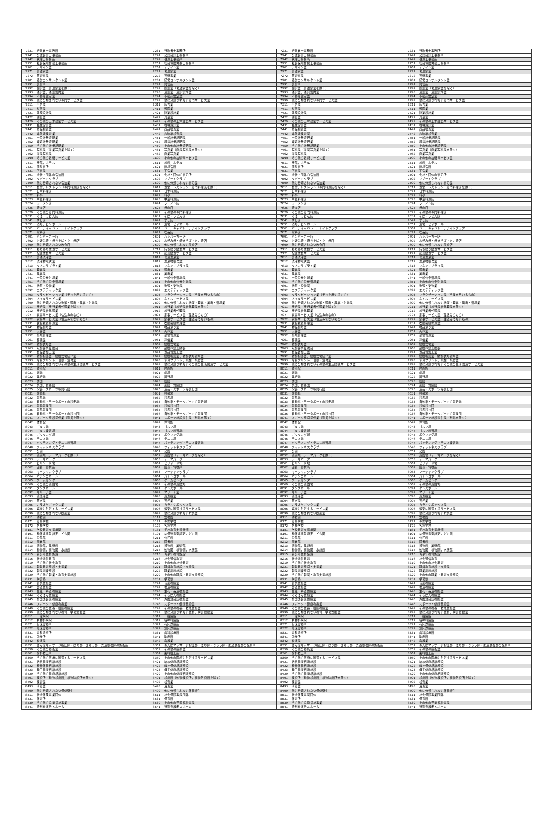| 7231 | 行政書士事務所 | 7231 | 行政書士事務所 | 7231 | 行政書士事務所 | 7231 | 行政書士事務所 |
| 7241 | 公認会計士事務所 | 7241 | 公認会計士事務所 | 7241 | 公認会計士事務所 | 7241 | 公認会計士事務所 |
| 7242 | 税理士事務所 | 7242 | 税理士事務所 | 7242 | 税理士事務所 | 7242 | 税理士事務所 |
| 7251 | 社会保険労務士事務所 | 7251 | 社会保険労務士事務所 | 7251 | 社会保険労務士事務所 | 7251 | 社会保険労務士事務所 |
| 7261 | デザイン業 | 7261 | デザイン業 | 7261 | デザイン業 | 7261 | デザイン業 |
| 7271 | 著述家業 | 7271 | 著述家業 | 7271 | 著述家業 | 7271 | 著述家業 |
| 7272 | 芸術家業 | 7272 | 芸術家業 | 7272 | 芸術家業 | 7272 | 芸術家業 |
| 7281 | 経営コンサルタント業 | 7281 | 経営コンサルタント業 | 7281 | 経営コンサルタント業 | 7281 | 経営コンサルタント業 |
| 7291 | 興信所 | 7291 | 興信所 | 7291 | 興信所 | 7291 | 興信所 |
| 7292 | 翻訳業（著述家業を除く） | 7292 | 翻訳業（著述家業を除く） | 7292 | 翻訳業（著述家業を除く） | 7292 | 翻訳業（著述家業を除く） |
| 7293 | 通訳業，通訳案内業 | 7293 | 通訳業，通訳案内業 | 7293 | 通訳業，通訳案内業 | 7293 | 通訳業，通訳案内業 |
| 7294 | 不動産鑑定業 | 7294 | 不動産鑑定業 | 7294 | 不動産鑑定業 | 7294 | 不動産鑑定業 |
| 7299 | 他に分類されない専門サービス業 | 7299 | 他に分類されない専門サービス業 | 7299 | 他に分類されない専門サービス業 | 7299 | 他に分類されない専門サービス業 |
| 7311 | 広告業 | 7311 | 広告業 | 7311 | 広告業 | 7311 | 広告業 |
| 7411 | 獣医業 | 7411 | 獣医業 | 7411 | 獣医業 | 7411 | 獣医業 |
| 7421 | 建築設計業 | 7421 | 建築設計業 | 7421 | 建築設計業 | 7421 | 建築設計業 |
| 7422 | 測量業 | 7422 | 測量業 | 7422 | 測量業 | 7422 | 測量業 |
| 7429 | その他の土木建築サービス業 | 7429 | その他の土木建築サービス業 | 7429 | その他の土木建築サービス業 | 7429 | その他の土木建築サービス業 |
| 7431 | 機械設計業 | 7431 | 機械設計業 | 7431 | 機械設計業 | 7431 | 機械設計業 |
| 7441 | 商品検査業 | 7441 | 商品検査業 | 7441 | 商品検査業 | 7441 | 商品検査業 |
| 7442 | 非破壊検査業 | 7442 | 非破壊検査業 | 7442 | 非破壊検査業 | 7442 | 非破壊検査業 |
| 7451 | 一般計量証明業 | 7451 | 一般計量証明業 | 7451 | 一般計量証明業 | 7451 | 一般計量証明業 |
| 7452 | 環境計量証明業 | 7452 | 環境計量証明業 | 7452 | 環境計量証明業 | 7452 | 環境計量証明業 |
| 7459 | その他の計量証明業 | 7459 | その他の計量証明業 | 7459 | その他の計量証明業 | 7459 | その他の計量証明業 |
| 7461 | 写真業（商業写真業を除く） | 7461 | 写真業（商業写真業を除く） | 7461 | 写真業（商業写真業を除く） | 7461 | 写真業（商業写真業を除く） |
| 7462 | 商業写真業 | 7462 | 商業写真業 | 7462 | 商業写真業 | 7462 | 商業写真業 |
| 7499 | その他の技術サービス業 | 7499 | その他の技術サービス業 | 7499 | その他の技術サービス業 | 7499 | その他の技術サービス業 |
| 7511 | 旅館，ホテル | 7511 | 旅館，ホテル | 7511 | 旅館，ホテル | 7511 | 旅館，ホテル |
| 7521 | 簡易宿所 | 7521 | 簡易宿所 | 7521 | 簡易宿所 | 7521 | 簡易宿所 |
| 7531 | 下宿業 | 7531 | 下宿業 | 7531 | 下宿業 | 7531 | 下宿業 |
| 7591 | 会社・団体の宿泊所 | 7591 | 会社・団体の宿泊所 | 7591 | 会社・団体の宿泊所 | 7591 | 会社・団体の宿泊所 |
| 7592 | リゾートクラブ | 7592 | リゾートクラブ | 7592 | リゾートクラブ | 7592 | リゾートクラブ |
| 7599 | 他に分類されない宿泊業 | 7599 | 他に分類されない宿泊業 | 7599 | 他に分類されない宿泊業 | 7599 | 他に分類されない宿泊業 |
| 7611 | 食堂，レストラン（専門料理店を除く） | 7611 | 食堂，レストラン（専門料理店を除く） | 7611 | 食堂，レストラン（専門料理店を除く） | 7611 | 食堂，レストラン（専門料理店を除く） |
| 7621 | 日本料理店 | 7621 | 日本料理店 | 7621 | 日本料理店 | 7621 | 日本料理店 |
| 7622 | 料亭 | 7622 | 料亭 | 7622 | 料亭 | 7622 | 料亭 |
| 7623 | 中華料理店 | 7623 | 中華料理店 | 7623 | 中華料理店 | 7623 | 中華料理店 |
| 7624 | ラーメン店 | 7624 | ラーメン店 | 7624 | ラーメン店 | 7624 | ラーメン店 |
| 7625 | 焼肉店 | 7625 | 焼肉店 | 7625 | 焼肉店 | 7625 | 焼肉店 |
| 7629 | その他の専門料理店 | 7629 | その他の専門料理店 | 7629 | その他の専門料理店 | 7629 | その他の専門料理店 |
| 7631 | そば・うどん店 | 7631 | そば・うどん店 | 7631 | そば・うどん店 | 7631 | そば・うどん店 |
| 7641 | すし店 | 7641 | すし店 | 7641 | すし店 | 7641 | すし店 |
| 7651 | 酒場，ビヤホール | 7651 | 酒場，ビヤホール | 7651 | 酒場，ビヤホール | 7651 | 酒場，ビヤホール |
| 7661 | バー，キャバレー，ナイトクラブ | 7661 | バー，キャバレー，ナイトクラブ | 7661 | バー，キャバレー，ナイトクラブ | 7661 | バー，キャバレー，ナイトクラブ |
| 7671 | 喫茶店 | 7671 | 喫茶店 | 7671 | 喫茶店 | 7671 | 喫茶店 |
| 7691 | ハンバーガー店 | 7691 | ハンバーガー店 | 7691 | ハンバーガー店 | 7691 | ハンバーガー店 |
| 7692 | お好み焼・焼きそば・たこ焼店 | 7692 | お好み焼・焼きそば・たこ焼店 | 7692 | お好み焼・焼きそば・たこ焼店 | 7692 | お好み焼・焼きそば・たこ焼店 |
| 7699 | 他に分類されない飲食店 | 7699 | 他に分類されない飲食店 | 7699 | 他に分類されない飲食店 | 7699 | 他に分類されない飲食店 |
| 7711 | 持ち帰り飲食サービス業 | 7711 | 持ち帰り飲食サービス業 | 7711 | 持ち帰り飲食サービス業 | 7711 | 持ち帰り飲食サービス業 |
| 7721 | 配達飲食サービス業 | 7721 | 配達飲食サービス業 | 7721 | 配達飲食サービス業 | 7721 | 配達飲食サービス業 |
| 7811 | 普通洗濯業 | 7811 | 普通洗濯業 | 7811 | 普通洗濯業 | 7811 | 普通洗濯業 |
| 7812 | 洗濯物取次業 | 7812 | 洗濯物取次業 | 7812 | 洗濯物取次業 | 7812 | 洗濯物取次業 |
| 7813 | リネンサプライ業 | 7813 | リネンサプライ業 | 7813 | リネンサプライ業 | 7813 | リネンサプライ業 |
| 7821 | 理容業 | 7821 | 理容業 | 7821 | 理容業 | 7821 | 理容業 |
| 7831 | 美容業 | 7831 | 美容業 | 7831 | 美容業 | 7831 | 美容業 |
| 7841 | 一般公衆浴場業 | 7841 | 一般公衆浴場業 | 7841 | 一般公衆浴場業 | 7841 | 一般公衆浴場業 |
| 7851 | その他の公衆浴場業 | 7851 | その他の公衆浴場業 | 7851 | その他の公衆浴場業 | 7851 | その他の公衆浴場業 |
| 7891 | 洗張・染物業 | 7891 | 洗張・染物業 | 7891 | 洗張・染物業 | 7891 | 洗張・染物業 |
| 7892 | エステティック業 | 7892 | エステティック業 | 7892 | エステティック業 | 7892 | エステティック業 |
| 7893 | リラクゼーション業（手技を用いるもの） | 7893 | リラクゼーション業（手技を用いるもの） | 7893 | リラクゼーション業（手技を用いるもの） | 7893 | リラクゼーション業（手技を用いるもの） |
| 7894 | ネイルサービス業 | 7894 | ネイルサービス業 | 7894 | ネイルサービス業 | 7894 | ネイルサービス業 |
| 7899 | 他に分類されない洗濯・理容・美容・浴場業 | 7899 | 他に分類されない洗濯・理容・美容・浴場業 | 7899 | 他に分類されない洗濯・理容・美容・浴場業 | 7899 | 他に分類されない洗濯・理容・美容・浴場業 |
| 7911 | 旅行業（旅行業者代理業を除く） | 7911 | 旅行業（旅行業者代理業を除く） | 7911 | 旅行業（旅行業者代理業を除く） | 7911 | 旅行業（旅行業者代理業を除く） |
| 7912 | 旅行業者代理業 | 7912 | 旅行業者代理業 | 7912 | 旅行業者代理業 | 7912 | 旅行業者代理業 |
| 7921 | 家事サービス業（住込みのもの） | 7921 | 家事サービス業（住込みのもの） | 7921 | 家事サービス業（住込みのもの） | 7921 | 家事サービス業（住込みのもの） |
| 7922 | 家事サービス業（住込みでないもの） | 7922 | 家事サービス業（住込みでないもの） | 7922 | 家事サービス業（住込みでないもの） | 7922 | 家事サービス業（住込みでないもの） |
| 7931 | 衣服裁縫修理業 | 7931 | 衣服裁縫修理業 | 7931 | 衣服裁縫修理業 | 7931 | 衣服裁縫修理業 |
| 7941 | 物品預り業 | 7941 | 物品預り業 | 7941 | 物品預り業 | 7941 | 物品預り業 |
| 7951 | 火葬業 | 7951 | 火葬業 | 7951 | 火葬業 | 7951 | 火葬業 |
| 7952 | 墓地管理業 | 7952 | 墓地管理業 | 7952 | 墓地管理業 | 7952 | 墓地管理業 |
| 7961 | 葬儀業 | 7961 | 葬儀業 | 7961 | 葬儀業 | 7961 | 葬儀業 |
| 7962 | 結婚式場業 | 7962 | 結婚式場業 | 7962 | 結婚式場業 | 7962 | 結婚式場業 |
| 7963 | 冠婚葬祭互助会 | 7963 | 冠婚葬祭互助会 | 7963 | 冠婚葬祭互助会 | 7963 | 冠婚葬祭互助会 |
| 7991 | 食品賃加工業 | 7991 | 食品賃加工業 | 7991 | 食品賃加工業 | 7991 | 食品賃加工業 |
| 7992 | 結婚相談業，結婚式場紹介業 | 7992 | 結婚相談業，結婚式場紹介業 | 7992 | 結婚相談業，結婚式場紹介業 | 7992 | 結婚相談業，結婚式場紹介業 |
| 7993 | 写真プリント，現像・焼付業 | 7993 | 写真プリント，現像・焼付業 | 7993 | 写真プリント，現像・焼付業 | 7993 | 写真プリント，現像・焼付業 |
| 7999 | 他に分類されないその他の生活関連サービス業 | 7999 | 他に分類されないその他の生活関連サービス業 | 7999 | 他に分類されないその他の生活関連サービス業 | 7999 | 他に分類されないその他の生活関連サービス業 |
| 8011 | 映画館 | 8011 | 映画館 | 8011 | 映画館 | 8011 | 映画館 |
| 8021 | 劇場 | 8021 | 劇場 | 8021 | 劇場 | 8021 | 劇場 |
| 8022 | 興行場 | 8022 | 興行場 | 8022 | 興行場 | 8022 | 興行場 |
| 8023 | 劇団 | 8023 | 劇団 | 8023 | 劇団 | 8023 | 劇団 |
| 8024 | 楽団，舞踊団 | 8024 | 楽団，舞踊団 | 8024 | 楽団，舞踊団 | 8024 | 楽団，舞踊団 |
| 8025 | 演芸・スポーツ等興行団 | 8025 | 演芸・スポーツ等興行団 | 8025 | 演芸・スポーツ等興行団 | 8025 | 演芸・スポーツ等興行団 |
| 8031 | 競輪場 | 8031 | 競輪場 | 8031 | 競輪場 | 8031 | 競輪場 |
| 8032 | 競馬場 | 8032 | 競馬場 | 8032 | 競馬場 | 8032 | 競馬場 |
| 8033 | 自動車・モータボートの競走場 | 8033 | 自動車・モータボートの競走場 | 8033 | 自動車・モータボートの競走場 | 8033 | 自動車・モータボートの競走場 |
| 8034 | 競輪競技団 | 8034 | 競輪競技団 | 8034 | 競輪競技団 | 8034 | 競輪競技団 |
| 8035 | 競馬競技団 | 8035 | 競馬競技団 | 8035 | 競馬競技団 | 8035 | 競馬競技団 |
| 8036 | 自動車・モータボートの競技団 | 8036 | 自動車・モータボートの競技団 | 8036 | 自動車・モータボートの競技団 | 8036 | 自動車・モータボートの競技団 |
| 8041 | スポーツ施設提供業（別掲を除く） | 8041 | スポーツ施設提供業（別掲を除く） | 8041 | スポーツ施設提供業（別掲を除く） | 8041 | スポーツ施設提供業（別掲を除く） |
| 8042 | 体育館 | 8042 | 体育館 | 8042 | 体育館 | 8042 | 体育館 |
| 8043 | ゴルフ場 | 8043 | ゴルフ場 | 8043 | ゴルフ場 | 8043 | ゴルフ場 |
| 8044 | ゴルフ練習場 | 8044 | ゴルフ練習場 | 8044 | ゴルフ練習場 | 8044 | ゴルフ練習場 |
| 8045 | ボウリング場 | 8045 | ボウリング場 | 8045 | ボウリング場 | 8045 | ボウリング場 |
| 8046 | テニス場 | 8046 | テニス場 | 8046 | テニス場 | 8046 | テニス場 |
| 8047 | バッティング・テニス練習場 | 8047 | バッティング・テニス練習場 | 8047 | バッティング・テニス練習場 | 8047 | バッティング・テニス練習場 |
| 8048 | フィットネスクラブ | 8048 | フィットネスクラブ | 8048 | フィットネスクラブ | 8048 | フィットネスクラブ |
| 8051 | 公園 | 8051 | 公園 | 8051 | 公園 | 8051 | 公園 |
| 8052 | 遊園地（テーマパークを除く） | 8052 | 遊園地（テーマパークを除く） | 8052 | 遊園地（テーマパークを除く） | 8052 | 遊園地（テーマパークを除く） |
| 8053 | テーマパーク | 8053 | テーマパーク | 8053 | テーマパーク | 8053 | テーマパーク |
| 8061 | ビリヤード場 | 8061 | ビリヤード場 | 8061 | ビリヤード場 | 8061 | ビリヤード場 |
| 8062 | 囲碁・将棋所 | 8062 | 囲碁・将棋所 | 8062 | 囲碁・将棋所 | 8062 | 囲碁・将棋所 |
| 8063 | マージャンクラブ | 8063 | マージャンクラブ | 8063 | マージャンクラブ | 8063 | マージャンクラブ |
| 8064 | パチンコホール | 8064 | パチンコホール | 8064 | パチンコホール | 8064 | パチンコホール |
| 8065 | ゲームセンター | 8065 | ゲームセンター | 8065 | ゲームセンター | 8065 | ゲームセンター |
| 8069 | その他の遊戯場 | 8069 | その他の遊戯場 | 8069 | その他の遊戯場 | 8069 | その他の遊戯場 |
| 8091 | ダンスホール | 8091 | ダンスホール | 8091 | ダンスホール | 8091 | ダンスホール |
| 8092 | マリーナ業 | 8092 | マリーナ業 | 8092 | マリーナ業 | 8092 | マリーナ業 |
| 8093 | 遊漁船業 | 8093 | 遊漁船業 | 8093 | 遊漁船業 | 8093 | 遊漁船業 |
| 8094 | 芸ぎ業 | 8094 | 芸ぎ業 | 8094 | 芸ぎ業 | 8094 | 芸ぎ業 |
| 8095 | カラオケボックス業 | 8095 | カラオケボックス業 | 8095 | カラオケボックス業 | 8095 | カラオケボックス業 |
| 8096 | 娯楽に附帯するサービス業 | 8096 | 娯楽に附帯するサービス業 | 8096 | 娯楽に附帯するサービス業 | 8096 | 娯楽に附帯するサービス業 |
| 8099 | 他に分類されない娯楽業 | 8099 | 他に分類されない娯楽業 | 8099 | 他に分類されない娯楽業 | 8099 | 他に分類されない娯楽業 |
| 8111 | 幼稚園 | 8111 | 幼稚園 | 8111 | 幼稚園 | 8111 | 幼稚園 |
| 8171 | 専修学校 | 8171 | 専修学校 | 8171 | 専修学校 | 8171 | 専修学校 |
| 8172 | 各種学校 | 8172 | 各種学校 | 8172 | 各種学校 | 8172 | 各種学校 |
| 8181 | 学校教育支援機関 | 8181 | 学校教育支援機関 | 8181 | 学校教育支援機関 | 8181 | 学校教育支援機関 |
| 8191 | 幼保連携型認定こども園 | 8191 | 幼保連携型認定こども園 | 8191 | 幼保連携型認定こども園 | 8191 | 幼保連携型認定こども園 |
| 8211 | 公民館 | 8211 | 公民館 | 8211 | 公民館 | 8211 | 公民館 |
| 8212 | 図書館 | 8212 | 図書館 | 8212 | 図書館 | 8212 | 図書館 |
| 8213 | 博物館，美術館 | 8213 | 博物館，美術館 | 8213 | 博物館，美術館 | 8213 | 博物館，美術館 |
| 8214 | 動物園，植物園，水族館 | 8214 | 動物園，植物園，水族館 | 8214 | 動物園，植物園，水族館 | 8214 | 動物園，植物園，水族館 |
| 8215 | 青少年教育施設 | 8215 | 青少年教育施設 | 8215 | 青少年教育施設 | 8215 | 青少年教育施設 |
| 8216 | 社会通信教育 | 8216 | 社会通信教育 | 8216 | 社会通信教育 | 8216 | 社会通信教育 |
| 8219 | その他の社会教育 | 8219 | その他の社会教育 | 8219 | その他の社会教育 | 8219 | その他の社会教育 |
| 8221 | 職員教育施設・支援業 | 8221 | 職員教育施設・支援業 | 8221 | 職員教育施設・支援業 | 8221 | 職員教育施設・支援業 |
| 8222 | 職業訓練施設 | 8222 | 職業訓練施設 | 8222 | 職業訓練施設 | 8222 | 職業訓練施設 |
| 8229 | その他の職業・教育支援施設 | 8229 | その他の職業・教育支援施設 | 8229 | その他の職業・教育支援施設 | 8229 | その他の職業・教育支援施設 |
| 8231 | 学習塾 | 8231 | 学習塾 | 8231 | 学習塾 | 8231 | 学習塾 |
| 8241 | 音楽教授業 | 8241 | 音楽教授業 | 8241 | 音楽教授業 | 8241 | 音楽教授業 |
| 8242 | 書道教授業 | 8242 | 書道教授業 | 8242 | 書道教授業 | 8242 | 書道教授業 |
| 8243 | 生花・茶道教授業 | 8243 | 生花・茶道教授業 | 8243 | 生花・茶道教授業 | 8243 | 生花・茶道教授業 |
| 8244 | そろばん教授業 | 8244 | そろばん教授業 | 8244 | そろばん教授業 | 8244 | そろばん教授業 |
| 8245 | 外国語会話教授業 | 8245 | 外国語会話教授業 | 8245 | 外国語会話教授業 | 8245 | 外国語会話教授業 |
| 8246 | スポーツ・健康教授業 | 8246 | スポーツ・健康教授業 | 8246 | スポーツ・健康教授業 | 8246 | スポーツ・健康教授業 |
| 8249 | その他の教養・技能教授業 | 8249 | その他の教養・技能教授業 | 8249 | その他の教養・技能教授業 | 8249 | その他の教養・技能教授業 |
| 8299 | 他に分類されない教育，学習支援業 | 8299 | 他に分類されない教育，学習支援業 | 8299 | 他に分類されない教育，学習支援業 | 8299 | 他に分類されない教育，学習支援業 |
| 8311 | 一般病院 | 8311 | 一般病院 | 8311 | 一般病院 | 8311 | 一般病院 |
| 8312 | 精神科病院 | 8312 | 精神科病院 | 8312 | 精神科病院 | 8312 | 精神科病院 |
| 8321 | 有床診療所 | 8321 | 有床診療所 | 8321 | 有床診療所 | 8321 | 有床診療所 |
| 8322 | 無床診療所 | 8322 | 無床診療所 | 8322 | 無床診療所 | 8322 | 無床診療所 |
| 8331 | 歯科診療所 | 8331 | 歯科診療所 | 8331 | 歯科診療所 | 8331 | 歯科診療所 |
| 8341 | 助産所 | 8341 | 助産所 | 8341 | 助産所 | 8341 | 助産所 |
| 8342 | 看護業 | 8342 | 看護業 | 8342 | 看護業 | 8342 | 看護業 |
| 8351 | あん摩マッサージ指圧師・はり師・きゅう師・柔道整復師の施術所 | 8351 | あん摩マッサージ指圧師・はり師・きゅう師・柔道整復師の施術所 | 8351 | あん摩マッサージ指圧師・はり師・きゅう師・柔道整復師の施術所 | 8351 | あん摩マッサージ指圧師・はり師・きゅう師・柔道整復師の施術所 |
| 8359 | その他の療術業 | 8359 | その他の療術業 | 8359 | その他の療術業 | 8359 | その他の療術業 |
| 8361 | 歯科技工所 | 8361 | 歯科技工所 | 8361 | 歯科技工所 | 8361 | 歯科技工所 |
| 8369 | その他の医療に附帯するサービス業 | 8369 | その他の医療に附帯するサービス業 | 8369 | その他の医療に附帯するサービス業 | 8369 | その他の医療に附帯するサービス業 |
| 8421 | 結核健康相談施設 | 8421 | 結核健康相談施設 | 8421 | 結核健康相談施設 | 8421 | 結核健康相談施設 |
| 8422 | 精神保健相談施設 | 8422 | 精神保健相談施設 | 8422 | 精神保健相談施設 | 8422 | 精神保健相談施設 |
| 8423 | 母子健康相談施設 | 8423 | 母子健康相談施設 | 8423 | 母子健康相談施設 | 8423 | 母子健康相談施設 |
| 8429 | その他の健康相談施設 | 8429 | その他の健康相談施設 | 8429 | その他の健康相談施設 | 8429 | その他の健康相談施設 |
| 8491 | 検疫所（動物検疫所，植物防疫所を除く） | 8491 | 検疫所（動物検疫所，植物防疫所を除く） | 8491 | 検疫所（動物検疫所，植物防疫所を除く） | 8491 | 検疫所（動物検疫所，植物防疫所を除く） |
| 8492 | 検査業 | 8492 | 検査業 | 8492 | 検査業 | 8492 | 検査業 |
| 8493 | 消毒業 | 8493 | 消毒業 | 8493 | 消毒業 | 8493 | 消毒業 |
| 8499 | 他に分類されない保健衛生 | 8499 | 他に分類されない保健衛生 | 8499 | 他に分類されない保健衛生 | 8499 | 他に分類されない保健衛生 |
| 8511 | 社会保険事業団体 | 8511 | 社会保険事業団体 | 8511 | 社会保険事業団体 | 8511 | 社会保険事業団体 |
| 8531 | 保育所 | 8531 | 保育所 | 8531 | 保育所 | 8531 | 保育所 |
| 8539 | その他の児童福祉事業 | 8539 | その他の児童福祉事業 | 8539 | その他の児童福祉事業 | 8539 | その他の児童福祉事業 |
| 8541 | 特別養護老人ホーム | 8541 | 特別養護老人ホーム | 8541 | 特別養護老人ホーム | 8541 | 特別養護老人ホーム |